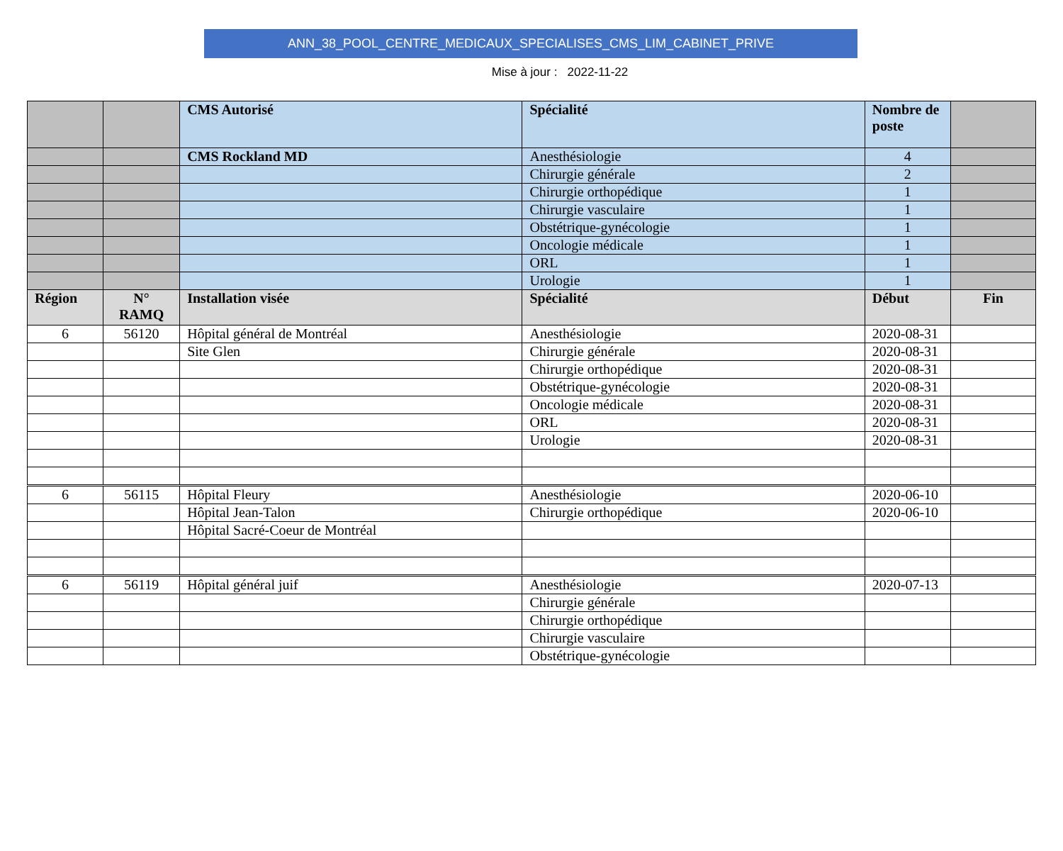ANN_38_POOL_CENTRE_MEDICAUX_SPECIALISES_CMS_LIM_CABINET_PRIVE
Mise à jour : 2022-11-22
| | | CMS Autorisé | Spécialité | Nombre de poste | |
| | | CMS Rockland MD | Anesthésiologie | 4 | |
| | | | Chirurgie générale | 2 | |
| | | | Chirurgie orthopédique | 1 | |
| | | | Chirurgie vasculaire | 1 | |
| | | | Obstétrique-gynécologie | 1 | |
| | | | Oncologie médicale | 1 | |
| | | | ORL | 1 | |
| | | | Urologie | 1 | |
| Région | N° RAMQ | Installation visée | Spécialité | Début | Fin |
| 6 | 56120 | Hôpital général de Montréal | Anesthésiologie | 2020-08-31 | |
| | | Site Glen | Chirurgie générale | 2020-08-31 | |
| | | | Chirurgie orthopédique | 2020-08-31 | |
| | | | Obstétrique-gynécologie | 2020-08-31 | |
| | | | Oncologie médicale | 2020-08-31 | |
| | | | ORL | 2020-08-31 | |
| | | | Urologie | 2020-08-31 | |
| 6 | 56115 | Hôpital Fleury | Anesthésiologie | 2020-06-10 | |
| | | Hôpital Jean-Talon | Chirurgie orthopédique | 2020-06-10 | |
| | | Hôpital Sacré-Coeur de Montréal | | | |
| 6 | 56119 | Hôpital général juif | Anesthésiologie | 2020-07-13 | |
| | | | Chirurgie générale | | |
| | | | Chirurgie orthopédique | | |
| | | | Chirurgie vasculaire | | |
| | | | Obstétrique-gynécologie | | |